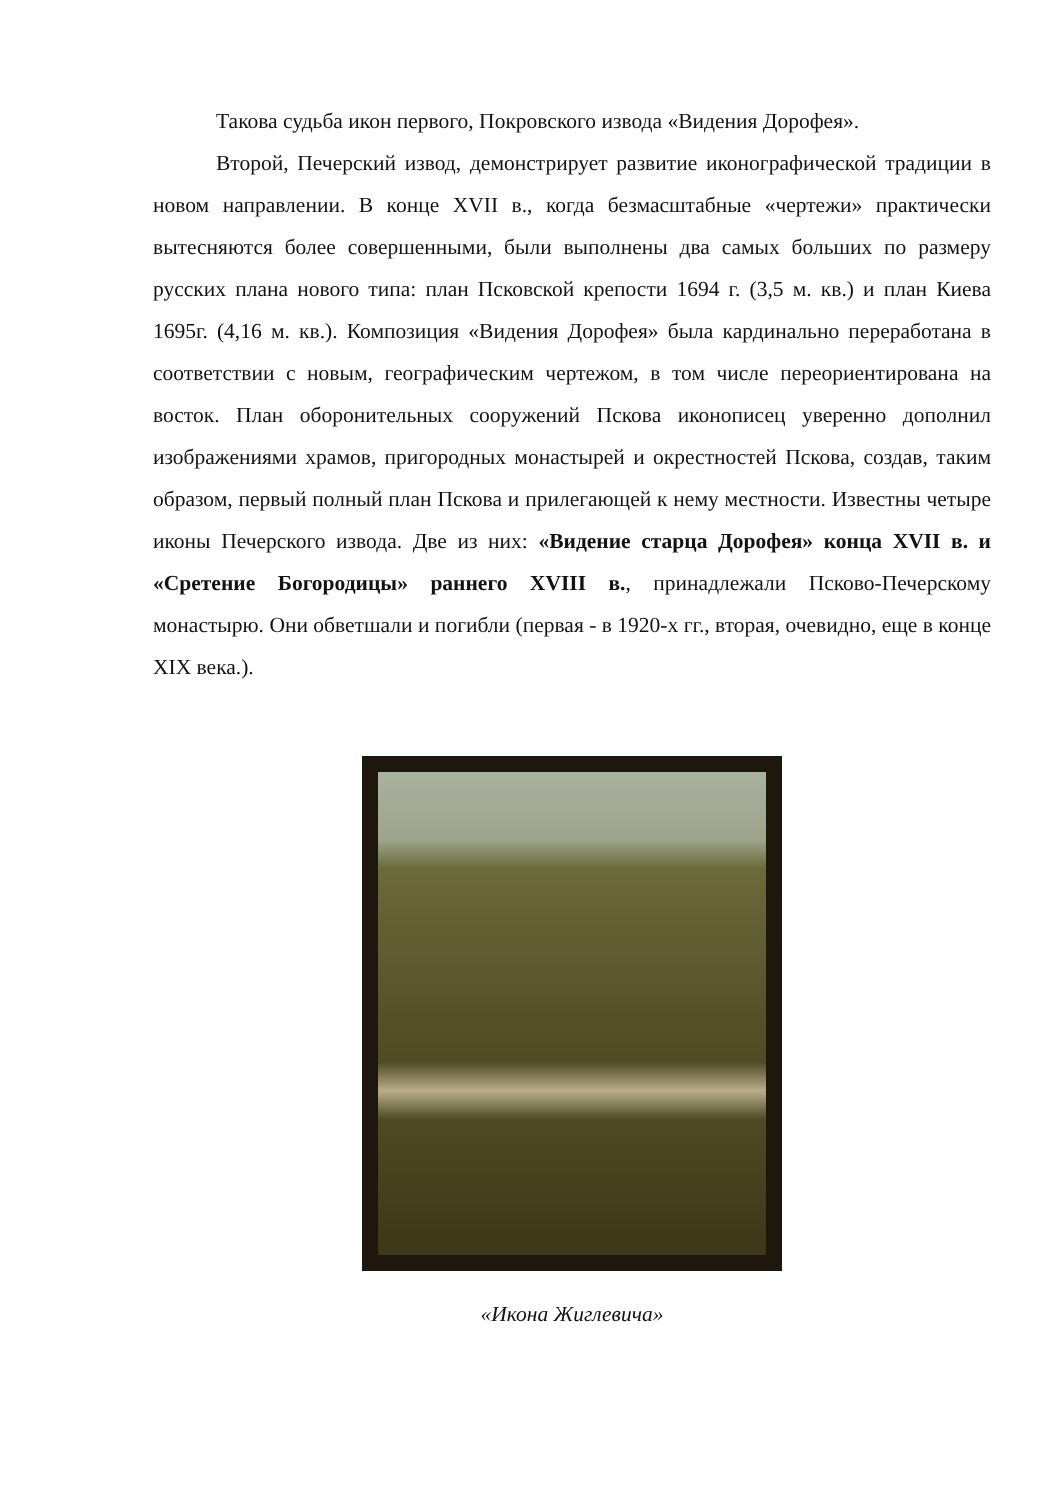Такова судьба икон первого, Покровского извода «Видения Дорофея».
Второй, Печерский извод, демонстрирует развитие иконографической традиции в новом направлении. В конце XVII в., когда безмасштабные «чертежи» практически вытесняются более совершенными, были выполнены два самых больших по размеру русских плана нового типа: план Псковской крепости 1694 г. (3,5 м. кв.) и план Киева 1695г. (4,16 м. кв.). Композиция «Видения Дорофея» была кардинально переработана в соответствии с новым, географическим чертежом, в том числе переориентирована на восток. План оборонительных сооружений Пскова иконописец уверенно дополнил изображениями храмов, пригородных монастырей и окрестностей Пскова, создав, таким образом, первый полный план Пскова и прилегающей к нему местности. Известны четыре иконы Печерского извода. Две из них: «Видение старца Дорофея» конца XVII в. и «Сретение Богородицы» раннего XVIII в., принадлежали Псково-Печерскому монастырю. Они обветшали и погибли (первая - в 1920-х гг., вторая, очевидно, еще в конце XIX века.).
«Икона Жиглевича»